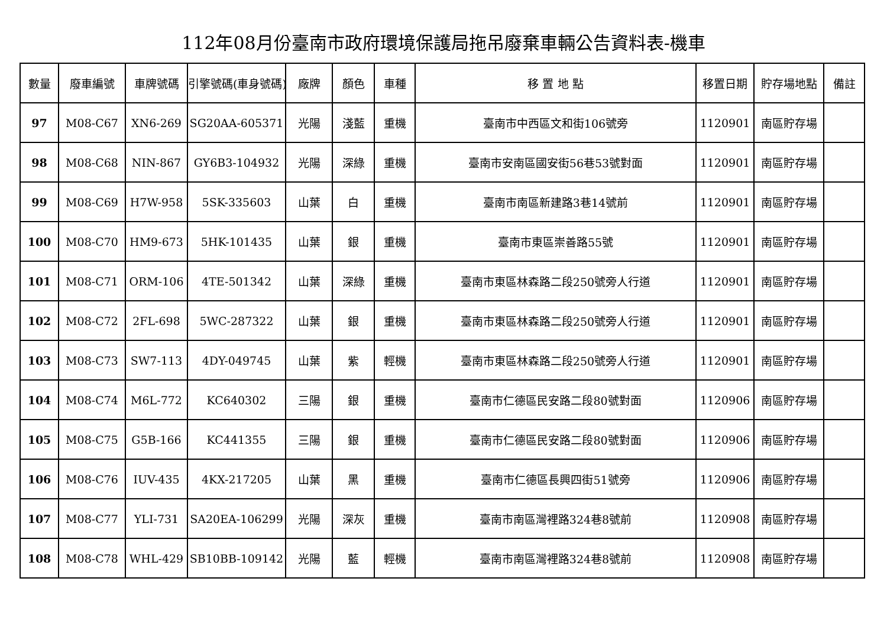112年08月份臺南市政府環境保護局拖吊廢棄車輛公告資料表-機車
| 數量 | 廢車編號 | 車牌號碼 | 引擎號碼(車身號碼) | 廠牌 | 顏色 | 車種 | 移 置 地 點 | 移置日期 | 貯存場地點 | 備註 |
| --- | --- | --- | --- | --- | --- | --- | --- | --- | --- | --- |
| 97 | M08-C67 | XN6-269 | SG20AA-605371 | 光陽 | 淺藍 | 重機 | 臺南市中西區文和街106號旁 | 1120901 | 南區貯存場 | |
| 98 | M08-C68 | NIN-867 | GY6B3-104932 | 光陽 | 深綠 | 重機 | 臺南市安南區國安街56巷53號對面 | 1120901 | 南區貯存場 | |
| 99 | M08-C69 | H7W-958 | 5SK-335603 | 山葉 | 白 | 重機 | 臺南市南區新建路3巷14號前 | 1120901 | 南區貯存場 | |
| 100 | M08-C70 | HM9-673 | 5HK-101435 | 山葉 | 銀 | 重機 | 臺南市東區崇善路55號 | 1120901 | 南區貯存場 | |
| 101 | M08-C71 | ORM-106 | 4TE-501342 | 山葉 | 深綠 | 重機 | 臺南市東區林森路二段250號旁人行道 | 1120901 | 南區貯存場 | |
| 102 | M08-C72 | 2FL-698 | 5WC-287322 | 山葉 | 銀 | 重機 | 臺南市東區林森路二段250號旁人行道 | 1120901 | 南區貯存場 | |
| 103 | M08-C73 | SW7-113 | 4DY-049745 | 山葉 | 紫 | 輕機 | 臺南市東區林森路二段250號旁人行道 | 1120901 | 南區貯存場 | |
| 104 | M08-C74 | M6L-772 | KC640302 | 三陽 | 銀 | 重機 | 臺南市仁德區民安路二段80號對面 | 1120906 | 南區貯存場 | |
| 105 | M08-C75 | G5B-166 | KC441355 | 三陽 | 銀 | 重機 | 臺南市仁德區民安路二段80號對面 | 1120906 | 南區貯存場 | |
| 106 | M08-C76 | IUV-435 | 4KX-217205 | 山葉 | 黑 | 重機 | 臺南市仁德區長興四街51號旁 | 1120906 | 南區貯存場 | |
| 107 | M08-C77 | YLI-731 | SA20EA-106299 | 光陽 | 深灰 | 重機 | 臺南市南區灣裡路324巷8號前 | 1120908 | 南區貯存場 | |
| 108 | M08-C78 | WHL-429 | SB10BB-109142 | 光陽 | 藍 | 輕機 | 臺南市南區灣裡路324巷8號前 | 1120908 | 南區貯存場 | |